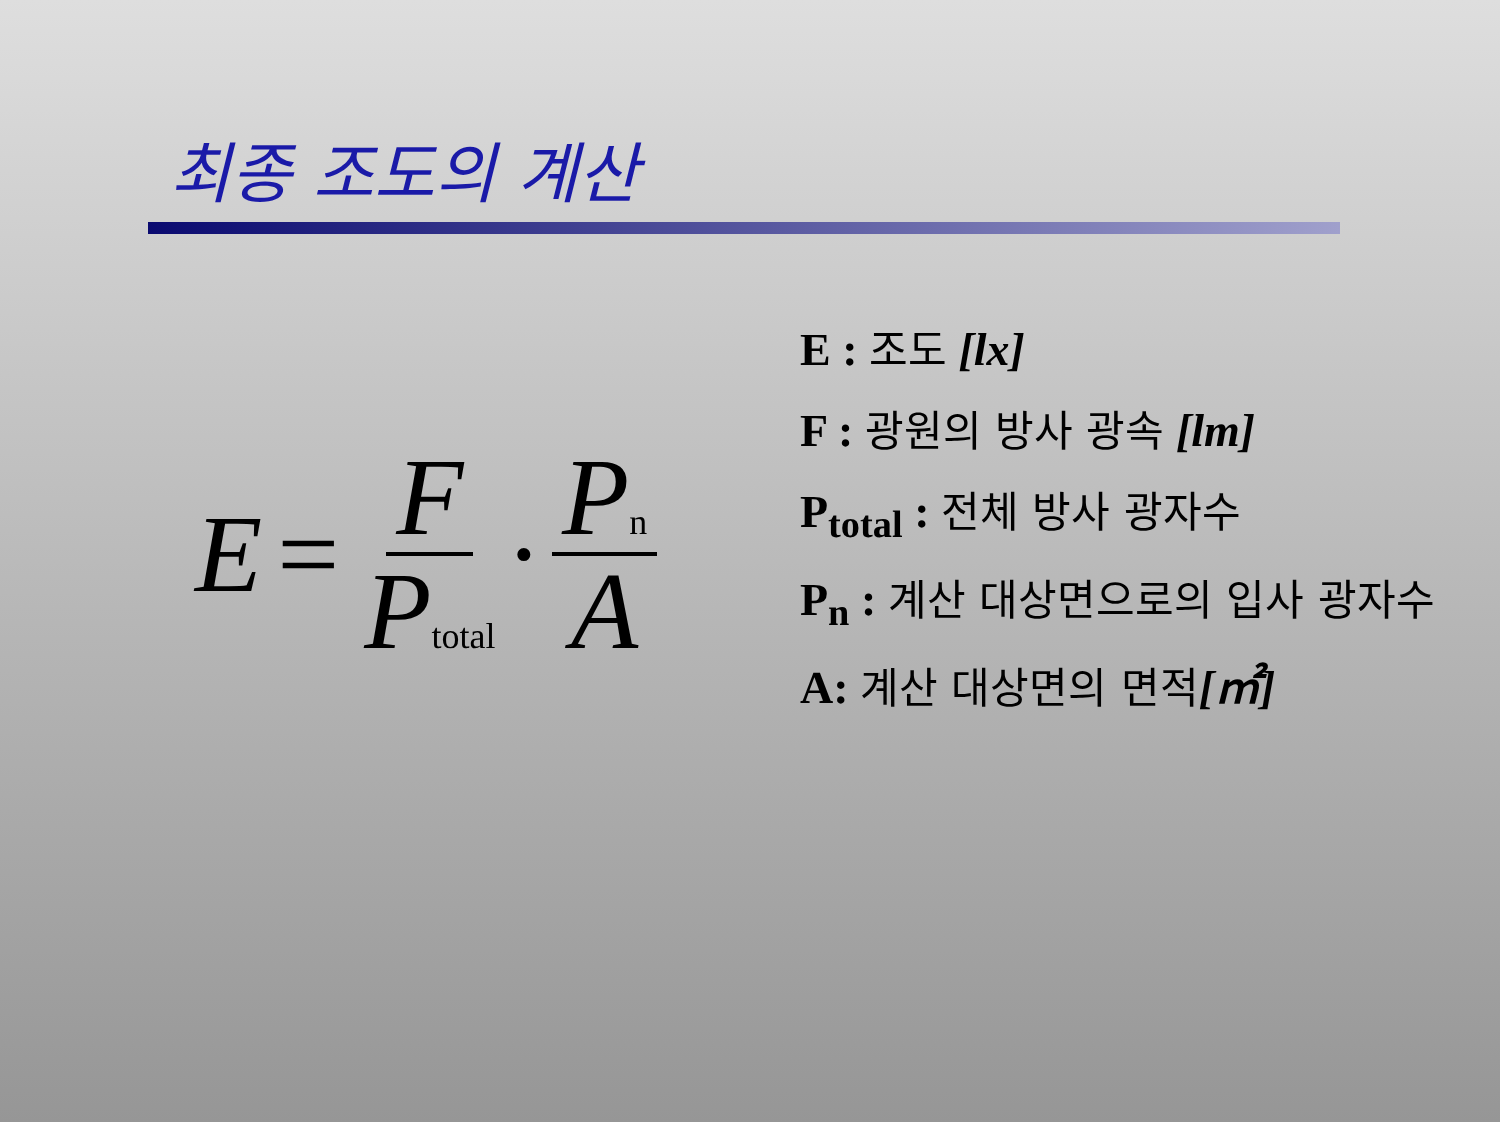최종 조도의 계산
E = F Ptotal · Pn A
E : 조도 [lx]
F : 광원의 방사 광속 [lm]
P<sub>total</sub> : 전체 방사 광자수
P<sub>n</sub> : 계산 대상면으로의 입사 광자수
A: 계산 대상면의 면적[㎡]